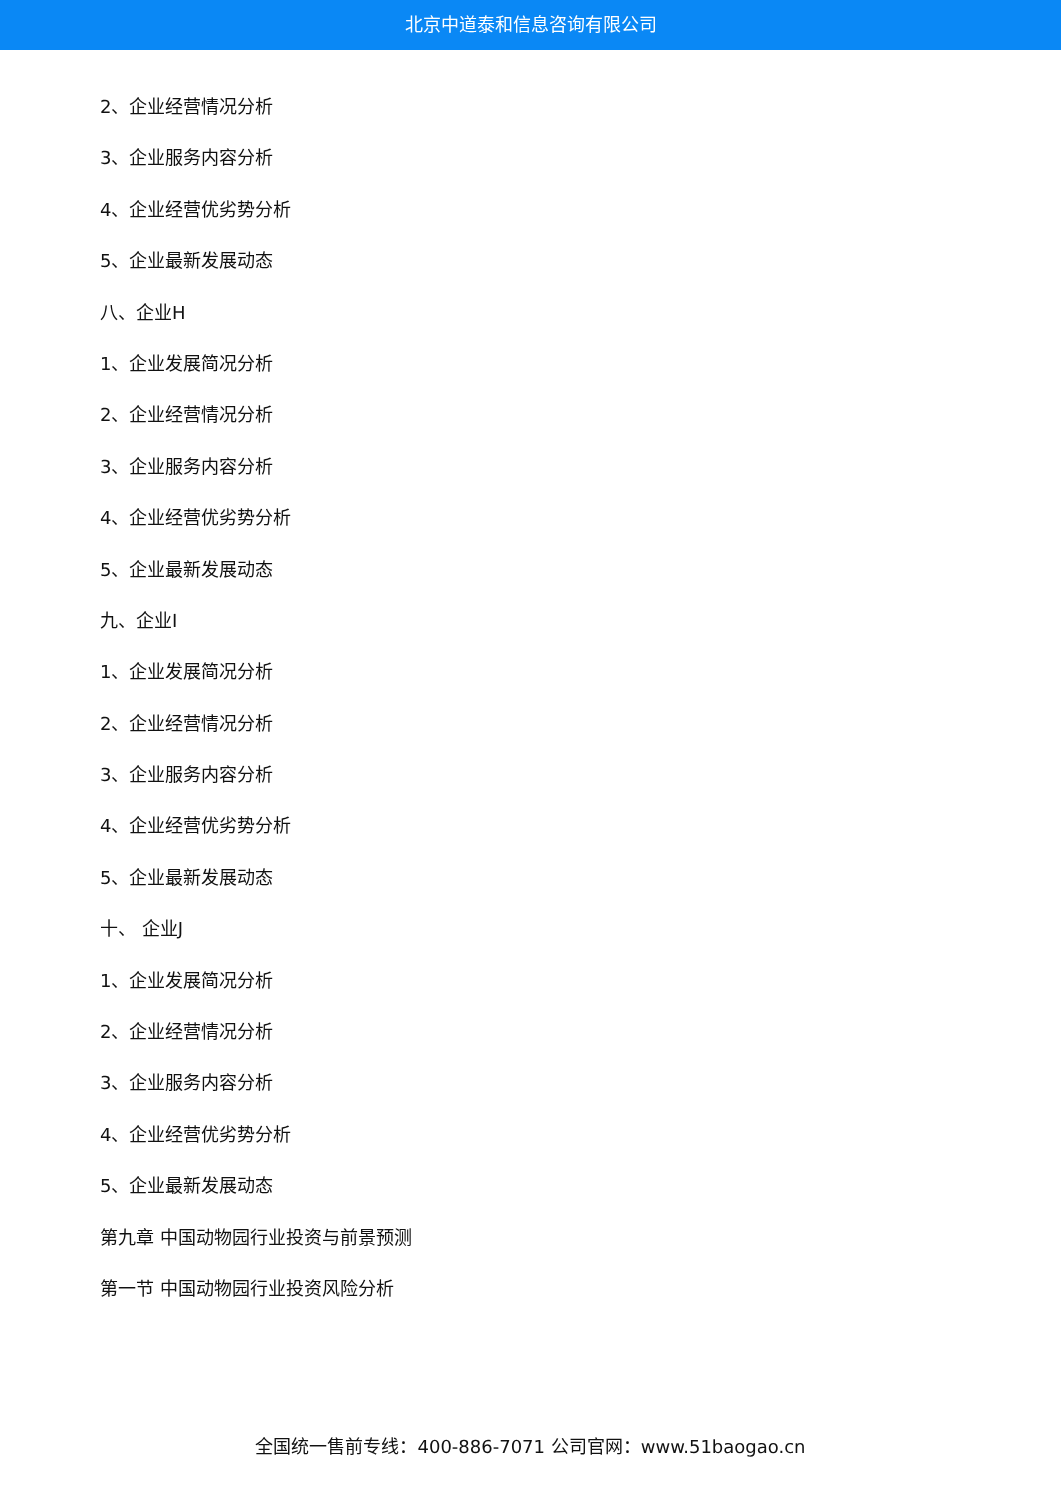北京中道泰和信息咨询有限公司
2、企业经营情况分析
3、企业服务内容分析
4、企业经营优劣势分析
5、企业最新发展动态
八、企业H
1、企业发展简况分析
2、企业经营情况分析
3、企业服务内容分析
4、企业经营优劣势分析
5、企业最新发展动态
九、企业I
1、企业发展简况分析
2、企业经营情况分析
3、企业服务内容分析
4、企业经营优劣势分析
5、企业最新发展动态
十、 企业J
1、企业发展简况分析
2、企业经营情况分析
3、企业服务内容分析
4、企业经营优劣势分析
5、企业最新发展动态
第九章 中国动物园行业投资与前景预测
第一节 中国动物园行业投资风险分析
全国统一售前专线：400-886-7071 公司官网：www.51baogao.cn